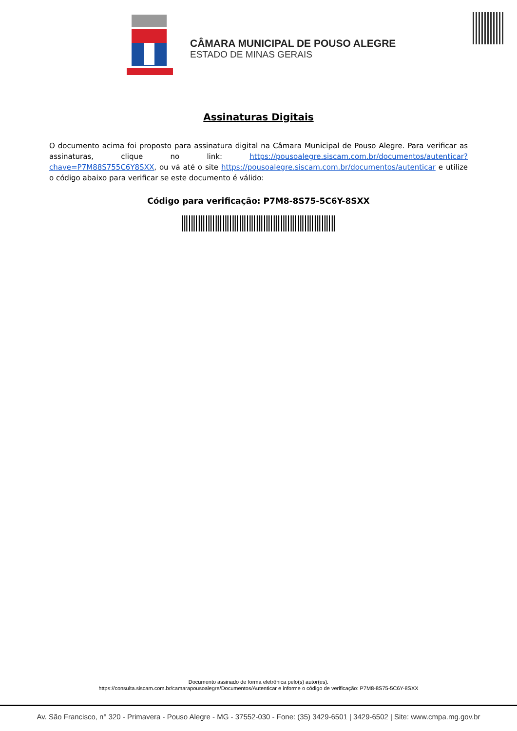CÂMARA MUNICIPAL DE POUSO ALEGRE
ESTADO DE MINAS GERAIS
Assinaturas Digitais
O documento acima foi proposto para assinatura digital na Câmara Municipal de Pouso Alegre. Para verificar as assinaturas, clique no link: https://pousoalegre.siscam.com.br/documentos/autenticar?chave=P7M88S755C6Y8SXX, ou vá até o site https://pousoalegre.siscam.com.br/documentos/autenticar e utilize o código abaixo para verificar se este documento é válido:
Código para verificação: P7M8-8S75-5C6Y-8SXX
Documento assinado de forma eletrônica pelo(s) autor(es).
https://consulta.siscam.com.br/camarapousoalegre/Documentos/Autenticar e informe o código de verificação: P7M8-8S75-5C6Y-8SXX
Av. São Francisco, n° 320 - Primavera - Pouso Alegre - MG - 37552-030 - Fone: (35) 3429-6501 | 3429-6502 | Site: www.cmpa.mg.gov.br